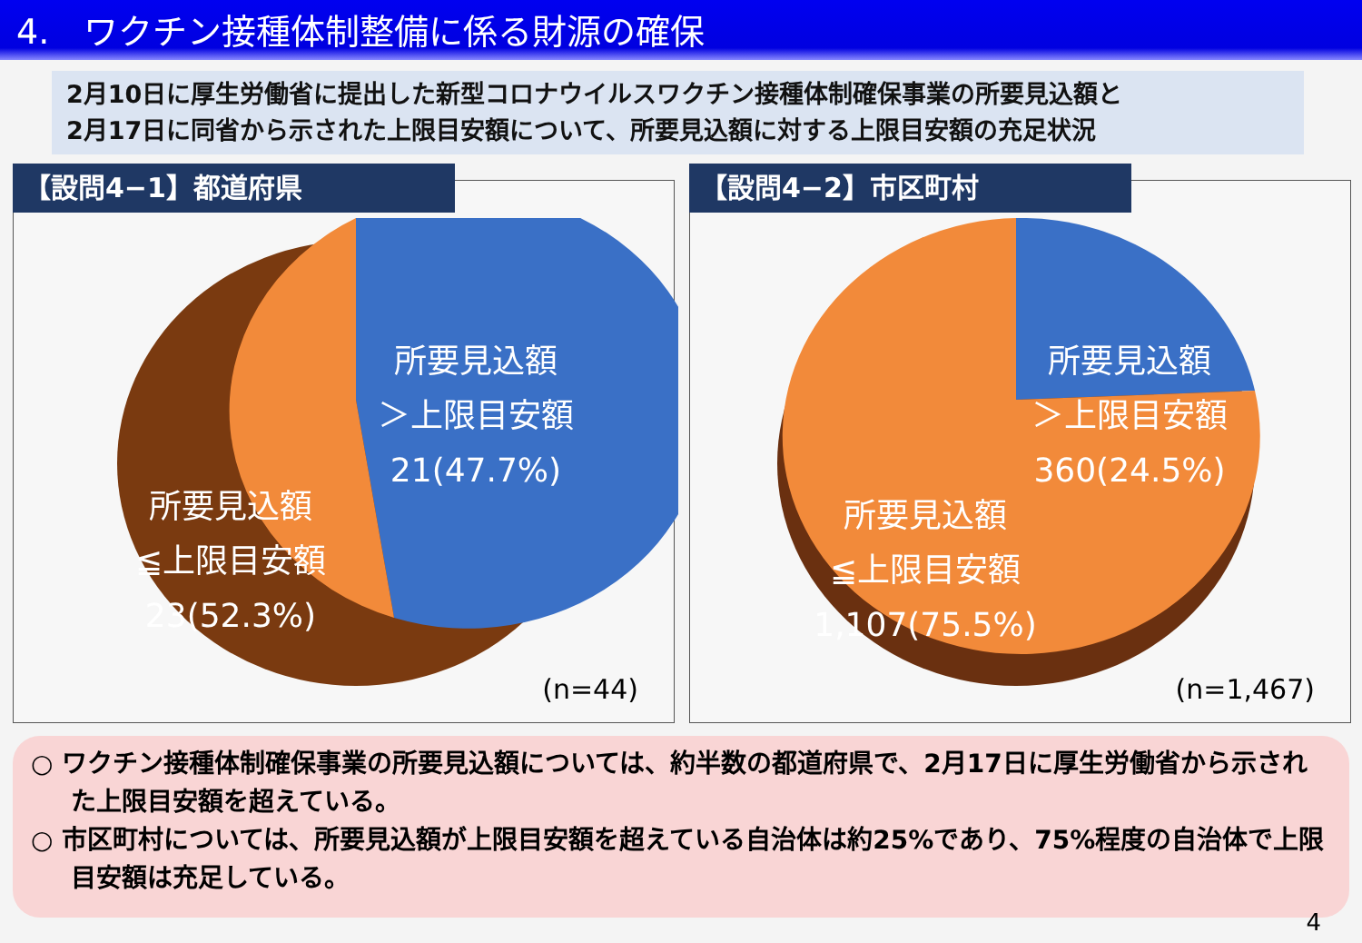4.　ワクチン接種体制整備に係る財源の確保
2月10日に厚生労働省に提出した新型コロナウイルスワクチン接種体制確保事業の所要見込額と
2月17日に同省から示された上限目安額について、所要見込額に対する上限目安額の充足状況
【設問4−1】都道府県
所要見込額
＞上限目安額
21(47.7%)
所要見込額
≦上限目安額
23(52.3%)
(n=44)
【設問4−2】市区町村
所要見込額
＞上限目安額
360(24.5%)
所要見込額
≦上限目安額
1,107(75.5%)
(n=1,467)
○ ワクチン接種体制確保事業の所要見込額については、約半数の都道府県で、2月17日に厚生労働省から示された上限目安額を超えている。
○ 市区町村については、所要見込額が上限目安額を超えている自治体は約25%であり、75%程度の自治体で上限目安額は充足している。
4